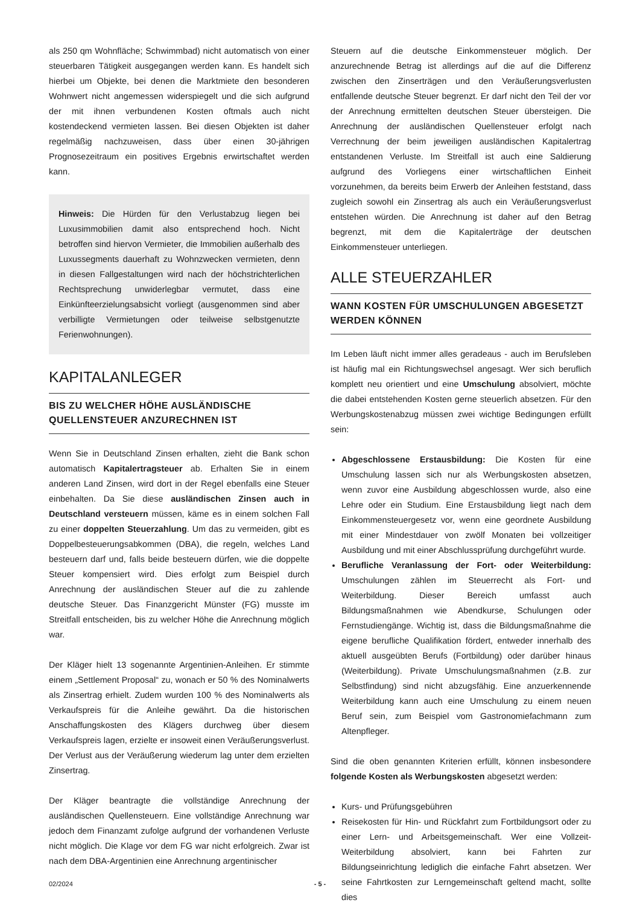als 250 qm Wohnfläche; Schwimmbad) nicht automatisch von einer steuerbaren Tätigkeit ausgegangen werden kann. Es handelt sich hierbei um Objekte, bei denen die Marktmiete den besonderen Wohnwert nicht angemessen widerspiegelt und die sich aufgrund der mit ihnen verbundenen Kosten oftmals auch nicht kostendeckend vermieten lassen. Bei diesen Objekten ist daher regelmäßig nachzuweisen, dass über einen 30-jährigen Prognosezeitraum ein positives Ergebnis erwirtschaftet werden kann.
Hinweis: Die Hürden für den Verlustabzug liegen bei Luxusimmobilien damit also entsprechend hoch. Nicht betroffen sind hiervon Vermieter, die Immobilien außerhalb des Luxussegments dauerhaft zu Wohnzwecken vermieten, denn in diesen Fallgestaltungen wird nach der höchstrichterlichen Rechtsprechung unwiderlegbar vermutet, dass eine Einkünfteerzielungsabsicht vorliegt (ausgenommen sind aber verbilligte Vermietungen oder teilweise selbstgenutzte Ferienwohnungen).
KAPITALANLEGER
BIS ZU WELCHER HÖHE AUSLÄNDISCHE QUELLENSTEUER ANZURECHNEN IST
Wenn Sie in Deutschland Zinsen erhalten, zieht die Bank schon automatisch Kapitalertragsteuer ab. Erhalten Sie in einem anderen Land Zinsen, wird dort in der Regel ebenfalls eine Steuer einbehalten. Da Sie diese ausländischen Zinsen auch in Deutschland versteuern müssen, käme es in einem solchen Fall zu einer doppelten Steuerzahlung. Um das zu vermeiden, gibt es Doppelbesteuerungsabkommen (DBA), die regeln, welches Land besteuern darf und, falls beide besteuern dürfen, wie die doppelte Steuer kompensiert wird. Dies erfolgt zum Beispiel durch Anrechnung der ausländischen Steuer auf die zu zahlende deutsche Steuer. Das Finanzgericht Münster (FG) musste im Streitfall entscheiden, bis zu welcher Höhe die Anrechnung möglich war.
Der Kläger hielt 13 sogenannte Argentinien-Anleihen. Er stimmte einem „Settlement Proposal“ zu, wonach er 50 % des Nominalwerts als Zinsertrag erhielt. Zudem wurden 100 % des Nominalwerts als Verkaufspreis für die Anleihe gewährt. Da die historischen Anschaffungskosten des Klägers durchweg über diesem Verkaufspreis lagen, erzielte er insoweit einen Veräußerungsverlust. Der Verlust aus der Veräußerung wiederum lag unter dem erzielten Zinsertrag.
Der Kläger beantragte die vollständige Anrechnung der ausländischen Quellensteuern. Eine vollständige Anrechnung war jedoch dem Finanzamt zufolge aufgrund der vorhandenen Verluste nicht möglich. Die Klage vor dem FG war nicht erfolgreich. Zwar ist nach dem DBA-Argentinien eine Anrechnung argentinischer
Steuern auf die deutsche Einkommensteuer möglich. Der anzurechnende Betrag ist allerdings auf die auf die Differenz zwischen den Zinserträgen und den Veräußerungsverlusten entfallende deutsche Steuer begrenzt. Er darf nicht den Teil der vor der Anrechnung ermittelten deutschen Steuer übersteigen. Die Anrechnung der ausländischen Quellensteuer erfolgt nach Verrechnung der beim jeweiligen ausländischen Kapitalertrag entstandenen Verluste. Im Streitfall ist auch eine Saldierung aufgrund des Vorliegens einer wirtschaftlichen Einheit vorzunehmen, da bereits beim Erwerb der Anleihen feststand, dass zugleich sowohl ein Zinsertrag als auch ein Veräußerungsverlust entstehen würden. Die Anrechnung ist daher auf den Betrag begrenzt, mit dem die Kapitalerträge der deutschen Einkommensteuer unterliegen.
ALLE STEUERZAHLER
WANN KOSTEN FÜR UMSCHULUNGEN ABGESETZT WERDEN KÖNNEN
Im Leben läuft nicht immer alles geradeaus - auch im Berufsleben ist häufig mal ein Richtungswechsel angesagt. Wer sich beruflich komplett neu orientiert und eine Umschulung absolviert, möchte die dabei entstehenden Kosten gerne steuerlich absetzen. Für den Werbungskostenabzug müssen zwei wichtige Bedingungen erfüllt sein:
Abgeschlossene Erstausbildung: Die Kosten für eine Umschulung lassen sich nur als Werbungskosten absetzen, wenn zuvor eine Ausbildung abgeschlossen wurde, also eine Lehre oder ein Studium. Eine Erstausbildung liegt nach dem Einkommensteuergesetz vor, wenn eine geordnete Ausbildung mit einer Mindestdauer von zwölf Monaten bei vollzeitiger Ausbildung und mit einer Abschlussprüfung durchgeführt wurde.
Berufliche Veranlassung der Fort- oder Weiterbildung: Umschulungen zählen im Steuerrecht als Fort- und Weiterbildung. Dieser Bereich umfasst auch Bildungsmaßnahmen wie Abendkurse, Schulungen oder Fernstudiengänge. Wichtig ist, dass die Bildungsmaßnahme die eigene berufliche Qualifikation fördert, entweder innerhalb des aktuell ausgeübten Berufs (Fortbildung) oder darüber hinaus (Weiterbildung). Private Umschulungsmaßnahmen (z.B. zur Selbstfindung) sind nicht abzugsfähig. Eine anzuerkennende Weiterbildung kann auch eine Umschulung zu einem neuen Beruf sein, zum Beispiel vom Gastronomiefachmann zum Altenpfleger.
Sind die oben genannten Kriterien erfüllt, können insbesondere folgende Kosten als Werbungskosten abgesetzt werden:
Kurs- und Prüfungsgebühren
Reisekosten für Hin- und Rückfahrt zum Fortbildungsort oder zu einer Lern- und Arbeitsgemeinschaft. Wer eine Vollzeit-Weiterbildung absolviert, kann bei Fahrten zur Bildungseinrichtung lediglich die einfache Fahrt absetzen. Wer seine Fahrtkosten zur Lerngemeinschaft geltend macht, sollte dies
02/2024 - 5 -